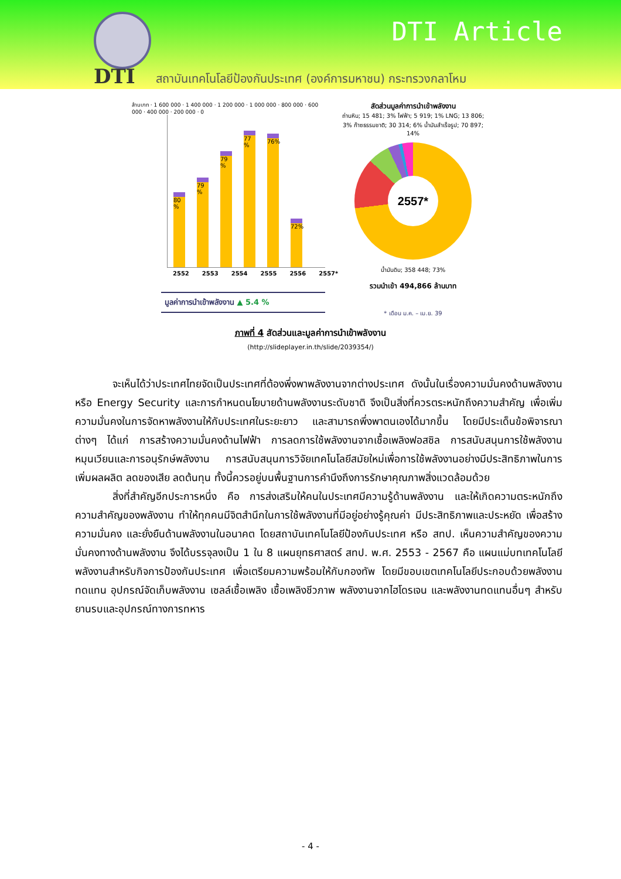DTI
DTI Article
สถาบันเทคโนโลยีป้องกันประเทศ (องค์การมหาชน) กระทรวงกลาโหม
ล้านบาท · 1 600 000 · 1 400 000 · 1 200 000 · 1 000 000 · 800 000 · 600 000 · 400 000 · 200 000 · 0
80 %
79 %
79 %
77 %
76%
72%
2552 2553 2554 2555 2556 2557*
มูลค่าการนำเข้าพลังงาน ▲ 5.4 %
สัดส่วนมูลค่าการนำเข้าพลังงาน
ถ่านหิน; 15 481; 3% ไฟฟ้า; 5 919; 1% LNG; 13 806; 3% ก๊าซธรรมชาติ; 30 314; 6% น้ำมันสำเร็จรูป; 70 897; 14%
2557*
น้ำมันดิบ; 358 448; 73%
รวมนำเข้า 494,866 ล้านบาท
* เดือน ม.ค. – เม.ย. 39
ภาพที่ 4 สัดส่วนและมูลค่าการนำเข้าพลังงาน
(http://slideplayer.in.th/slide/2039354/)
จะเห็นได้ว่าประเทศไทยจัดเป็นประเทศที่ต้องพึ่งพาพลังงานจากต่างประเทศ ดังนั้นในเรื่องความมั่นคงด้านพลังงาน หรือ Energy Security และการกำหนดนโยบายด้านพลังงานระดับชาติ จึงเป็นสิ่งที่ควรตระหนักถึงความสำคัญ เพื่อเพิ่มความมั่นคงในการจัดหาพลังงานให้กับประเทศในระยะยาว และสามารถพึ่งพาตนเองได้มากขึ้น โดยมีประเด็นข้อพิจารณาต่างๆ ได้แก่ การสร้างความมั่นคงด้านไฟฟ้า การลดการใช้พลังงานจากเชื้อเพลิงฟอสซิล การสนับสนุนการใช้พลังงานหมุนเวียนและการอนุรักษ์พลังงาน การสนับสนุนการวิจัยเทคโนโลยีสมัยใหม่เพื่อการใช้พลังงานอย่างมีประสิทธิภาพในการเพิ่มผลผลิต ลดของเสีย ลดต้นทุน ทั้งนี้ควรอยู่บนพื้นฐานการคำนึงถึงการรักษาคุณภาพสิ่งแวดล้อมด้วย
สิ่งที่สำคัญอีกประการหนึ่ง คือ การส่งเสริมให้คนในประเทศมีความรู้ด้านพลังงาน และให้เกิดความตระหนักถึงความสำคัญของพลังงาน ทำให้ทุกคนมีจิตสำนึกในการใช้พลังงานที่มีอยู่อย่างรู้คุณค่า มีประสิทธิภาพและประหยัด เพื่อสร้างความมั่นคง และยั่งยืนด้านพลังงานในอนาคต โดยสถาบันเทคโนโลยีป้องกันประเทศ หรือ สทป. เห็นความสำคัญของความมั่นคงทางด้านพลังงาน จึงได้บรรจุลงเป็น 1 ใน 8 แผนยุทธศาสตร์ สทป. พ.ศ. 2553 - 2567 คือ แผนแม่บทเทคโนโลยีพลังงานสำหรับกิจการป้องกันประเทศ เพื่อเตรียมความพร้อมให้กับกองทัพ โดยมีขอบเขตเทคโนโลยีประกอบด้วยพลังงานทดแทน อุปกรณ์จัดเก็บพลังงาน เซลล์เชื้อเพลิง เชื้อเพลิงชีวภาพ พลังงานจากไฮโดรเจน และพลังงานทดแทนอื่นๆ สำหรับยานรบและอุปกรณ์ทางการทหาร
- 4 -